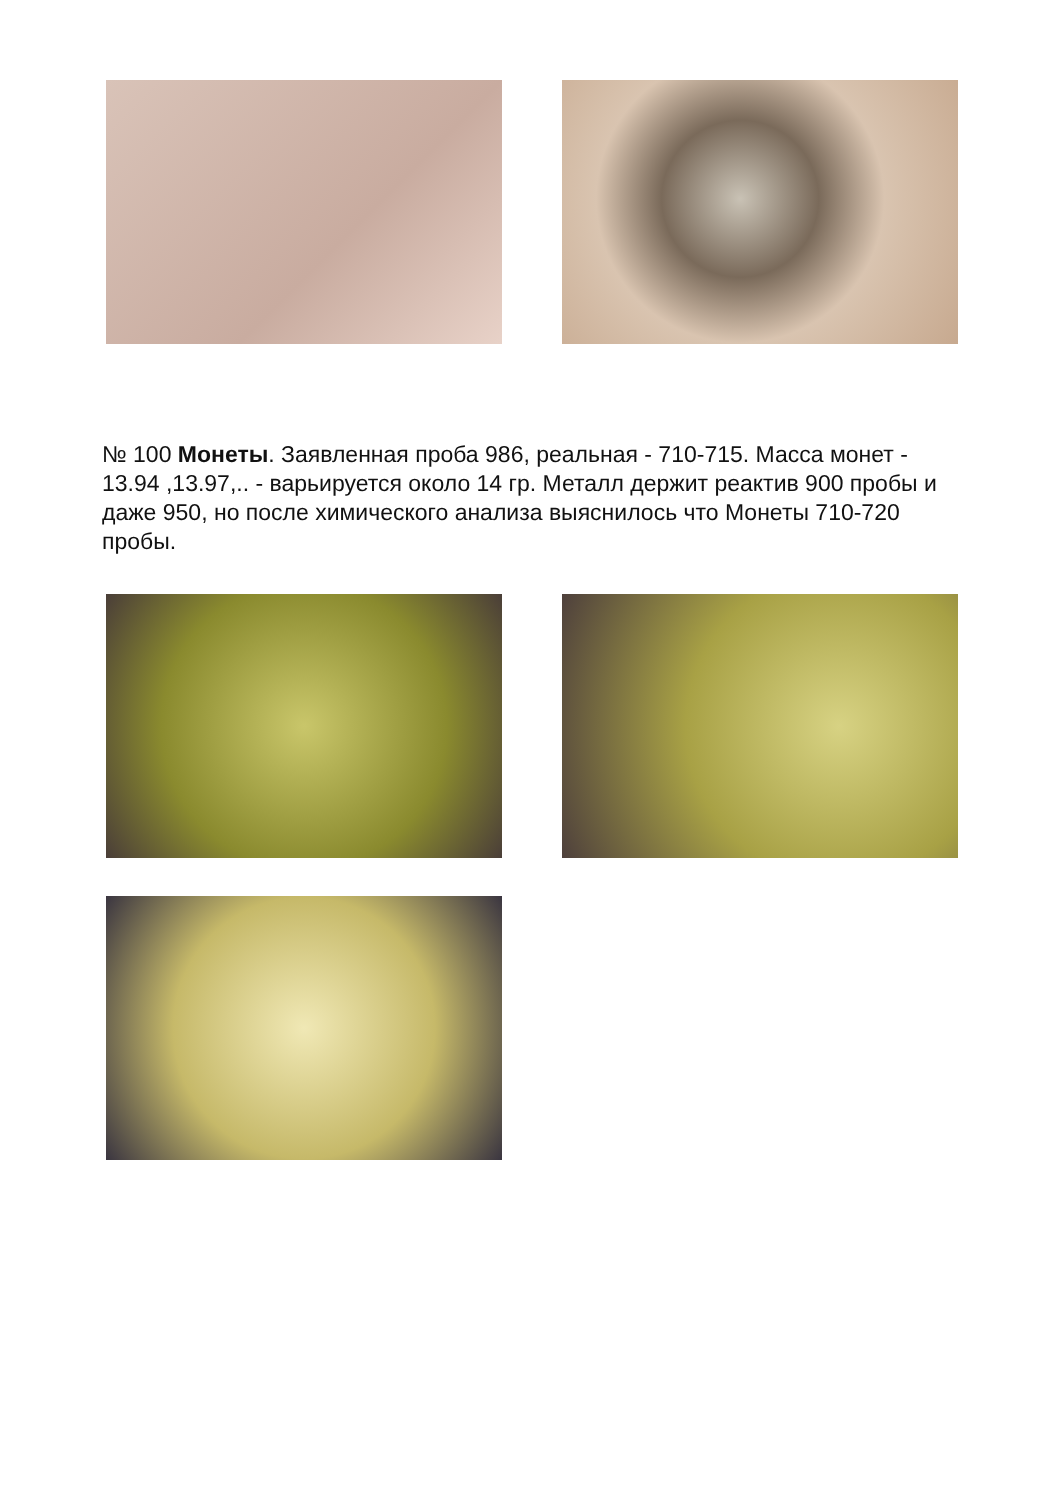№ 100 Монеты. Заявленная проба 986, реальная - 710-715. Масса монет - 13.94 ,13.97,.. - варьируется около 14 гр. Металл держит реактив 900 пробы и даже 950, но после химического анализа выяснилось что Монеты 710-720 пробы.